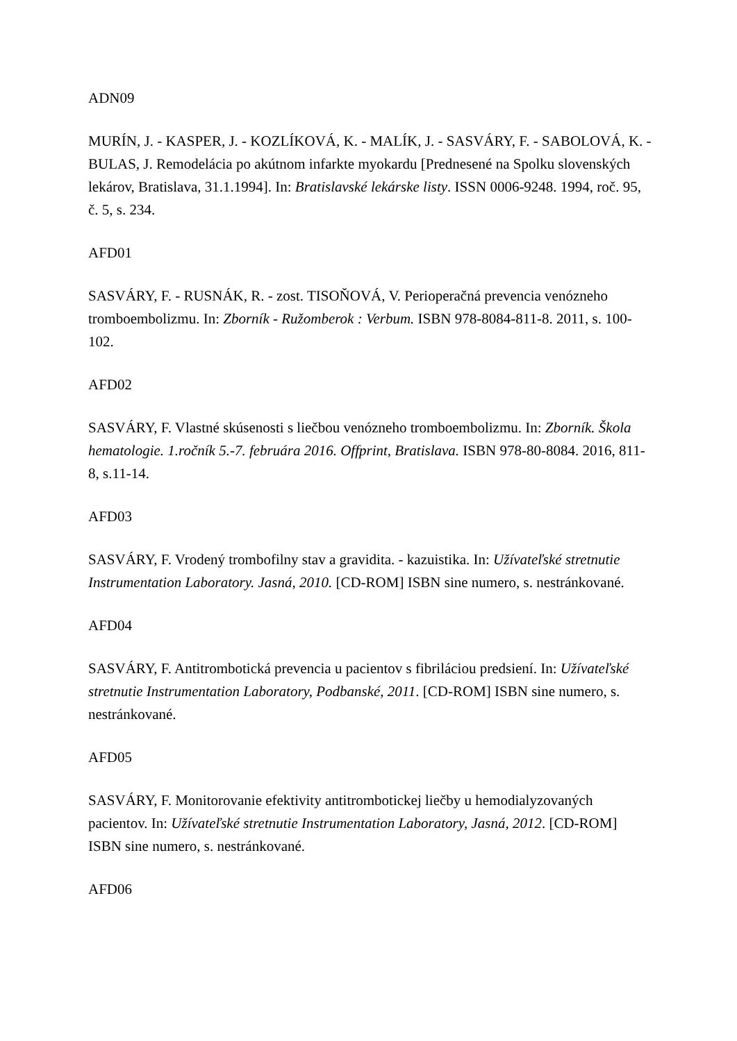ADN09
MURÍN, J. - KASPER, J. - KOZLÍKOVÁ, K. - MALÍK, J. - SASVÁRY, F. - SABOLOVÁ, K. - BULAS, J. Remodelácia po akútnom infarkte myokardu [Prednesené na Spolku slovenských lekárov, Bratislava, 31.1.1994]. In: Bratislavské lekárske listy. ISSN 0006-9248. 1994, roč. 95, č. 5, s. 234.
AFD01
SASVÁRY, F. - RUSNÁK, R. - zost. TISOŇOVÁ, V. Perioperačná prevencia venózneho tromboembolizmu. In: Zborník - Ružomberok : Verbum. ISBN 978-8084-811-8. 2011, s. 100-102.
AFD02
SASVÁRY, F. Vlastné skúsenosti s liečbou venózneho tromboembolizmu. In: Zborník. Škola hematologie. 1.ročník 5.-7. februára 2016. Offprint, Bratislava. ISBN 978-80-8084. 2016, 811-8, s.11-14.
AFD03
SASVÁRY, F. Vrodený trombofilny stav a gravidita. - kazuistika. In: Užívateľské stretnutie Instrumentation Laboratory. Jasná, 2010. [CD-ROM] ISBN sine numero, s. nestránkované.
AFD04
SASVÁRY, F. Antitrombotická prevencia u pacientov s fibriláciou predsiení. In: Užívateľské stretnutie Instrumentation Laboratory, Podbanské, 2011. [CD-ROM] ISBN sine numero, s. nestránkované.
AFD05
SASVÁRY, F. Monitorovanie efektivity antitrombotickej liečby u hemodialyzovaných pacientov. In: Užívateľské stretnutie Instrumentation Laboratory, Jasná, 2012. [CD-ROM] ISBN sine numero, s. nestránkované.
AFD06